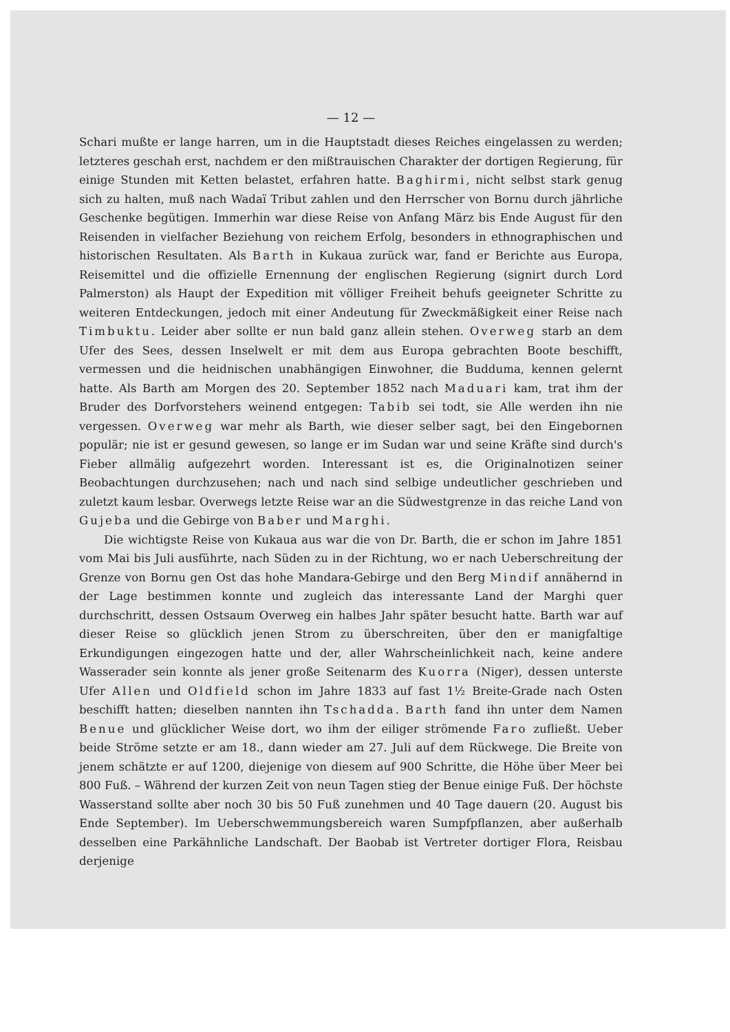— 12 —
Schari mußte er lange harren, um in die Hauptstadt dieses Reiches eingelassen zu werden; letzteres geschah erst, nachdem er den mißtrauischen Charakter der dortigen Regierung, für einige Stunden mit Ketten belastet, erfahren hatte. Baghirmi, nicht selbst stark genug sich zu halten, muß nach Wadaï Tribut zahlen und den Herrscher von Bornu durch jährliche Geschenke begütigen. Immerhin war diese Reise von Anfang März bis Ende August für den Reisenden in vielfacher Beziehung von reichem Erfolg, besonders in ethnographischen und historischen Resultaten. Als Barth in Kukaua zurück war, fand er Berichte aus Europa, Reisemittel und die offizielle Ernennung der englischen Regierung (signirt durch Lord Palmerston) als Haupt der Expedition mit völliger Freiheit behufs geeigneter Schritte zu weiteren Entdeckungen, jedoch mit einer Andeutung für Zweckmäßigkeit einer Reise nach Timbuktu. Leider aber sollte er nun bald ganz allein stehen. Overweg starb an dem Ufer des Sees, dessen Inselwelt er mit dem aus Europa gebrachten Boote beschifft, vermessen und die heidnischen unabhängigen Einwohner, die Budduma, kennen gelernt hatte. Als Barth am Morgen des 20. September 1852 nach Maduari kam, trat ihm der Bruder des Dorfvorstehers weinend entgegen: Tabib sei todt, sie Alle werden ihn nie vergessen. Overweg war mehr als Barth, wie dieser selber sagt, bei den Eingebornen populär; nie ist er gesund gewesen, so lange er im Sudan war und seine Kräfte sind durch's Fieber allmälig aufgezehrt worden. Interessant ist es, die Originalnotizen seiner Beobachtungen durchzusehen; nach und nach sind selbige undeutlicher geschrieben und zuletzt kaum lesbar. Overwegs letzte Reise war an die Südwestgrenze in das reiche Land von Gujeba und die Gebirge von Baber und Marghi.
Die wichtigste Reise von Kukaua aus war die von Dr. Barth, die er schon im Jahre 1851 vom Mai bis Juli ausführte, nach Süden zu in der Richtung, wo er nach Ueberschreitung der Grenze von Bornu gen Ost das hohe Mandara-Gebirge und den Berg Mindif annähernd in der Lage bestimmen konnte und zugleich das interessante Land der Marghi quer durchschritt, dessen Ostsaum Overweg ein halbes Jahr später besucht hatte. Barth war auf dieser Reise so glücklich jenen Strom zu überschreiten, über den er manigfaltige Erkundigungen eingezogen hatte und der, aller Wahrscheinlichkeit nach, keine andere Wasserader sein konnte als jener große Seitenarm des Kuorra (Niger), dessen unterste Ufer Allen und Oldfield schon im Jahre 1833 auf fast 1½ Breite-Grade nach Osten beschifft hatten; dieselben nannten ihn Tschadda. Barth fand ihn unter dem Namen Benue und glücklicher Weise dort, wo ihm der eiliger strömende Faro zufließt. Ueber beide Ströme setzte er am 18., dann wieder am 27. Juli auf dem Rückwege. Die Breite von jenem schätzte er auf 1200, diejenige von diesem auf 900 Schritte, die Höhe über Meer bei 800 Fuß. – Während der kurzen Zeit von neun Tagen stieg der Benue einige Fuß. Der höchste Wasserstand sollte aber noch 30 bis 50 Fuß zunehmen und 40 Tage dauern (20. August bis Ende September). Im Ueberschwemmungsbereich waren Sumpfpflanzen, aber außerhalb desselben eine Parkähnliche Landschaft. Der Baobab ist Vertreter dortiger Flora, Reisbau derjenige